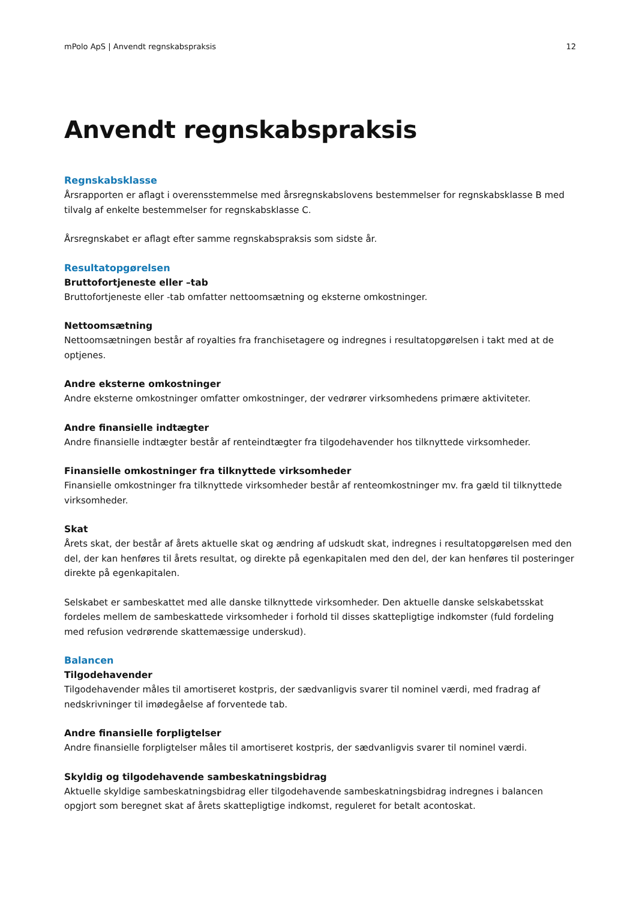mPolo ApS | Anvendt regnskabspraksis 12
Anvendt regnskabspraksis
Regnskabsklasse
Årsrapporten er aflagt i overensstemmelse med årsregnskabslovens bestemmelser for regnskabsklasse B med tilvalg af enkelte bestemmelser for regnskabsklasse C.
Årsregnskabet er aflagt efter samme regnskabspraksis som sidste år.
Resultatopgørelsen
Bruttofortjeneste eller –tab
Bruttofortjeneste eller -tab omfatter nettoomsætning og eksterne omkostninger.
Nettoomsætning
Nettoomsætningen består af royalties fra franchisetagere og indregnes i resultatopgørelsen i takt med at de optjenes.
Andre eksterne omkostninger
Andre eksterne omkostninger omfatter omkostninger, der vedrører virksomhedens primære aktiviteter.
Andre finansielle indtægter
Andre finansielle indtægter består af renteindtægter fra tilgodehavender hos tilknyttede virksomheder.
Finansielle omkostninger fra tilknyttede virksomheder
Finansielle omkostninger fra tilknyttede virksomheder består af renteomkostninger mv. fra gæld til tilknyttede virksomheder.
Skat
Årets skat, der består af årets aktuelle skat og ændring af udskudt skat, indregnes i resultatopgørelsen med den del, der kan henføres til årets resultat, og direkte på egenkapitalen med den del, der kan henføres til posteringer direkte på egenkapitalen.
Selskabet er sambeskattet med alle danske tilknyttede virksomheder. Den aktuelle danske selskabetsskat fordeles mellem de sambeskattede virksomheder i forhold til disses skattepligtige indkomster (fuld fordeling med refusion vedrørende skattemæssige underskud).
Balancen
Tilgodehavender
Tilgodehavender måles til amortiseret kostpris, der sædvanligvis svarer til nominel værdi, med fradrag af nedskrivninger til imødegåelse af forventede tab.
Andre finansielle forpligtelser
Andre finansielle forpligtelser måles til amortiseret kostpris, der sædvanligvis svarer til nominel værdi.
Skyldig og tilgodehavende sambeskatningsbidrag
Aktuelle skyldige sambeskatningsbidrag eller tilgodehavende sambeskatningsbidrag indregnes i balancen opgjort som beregnet skat af årets skattepligtige indkomst, reguleret for betalt acontoskat.